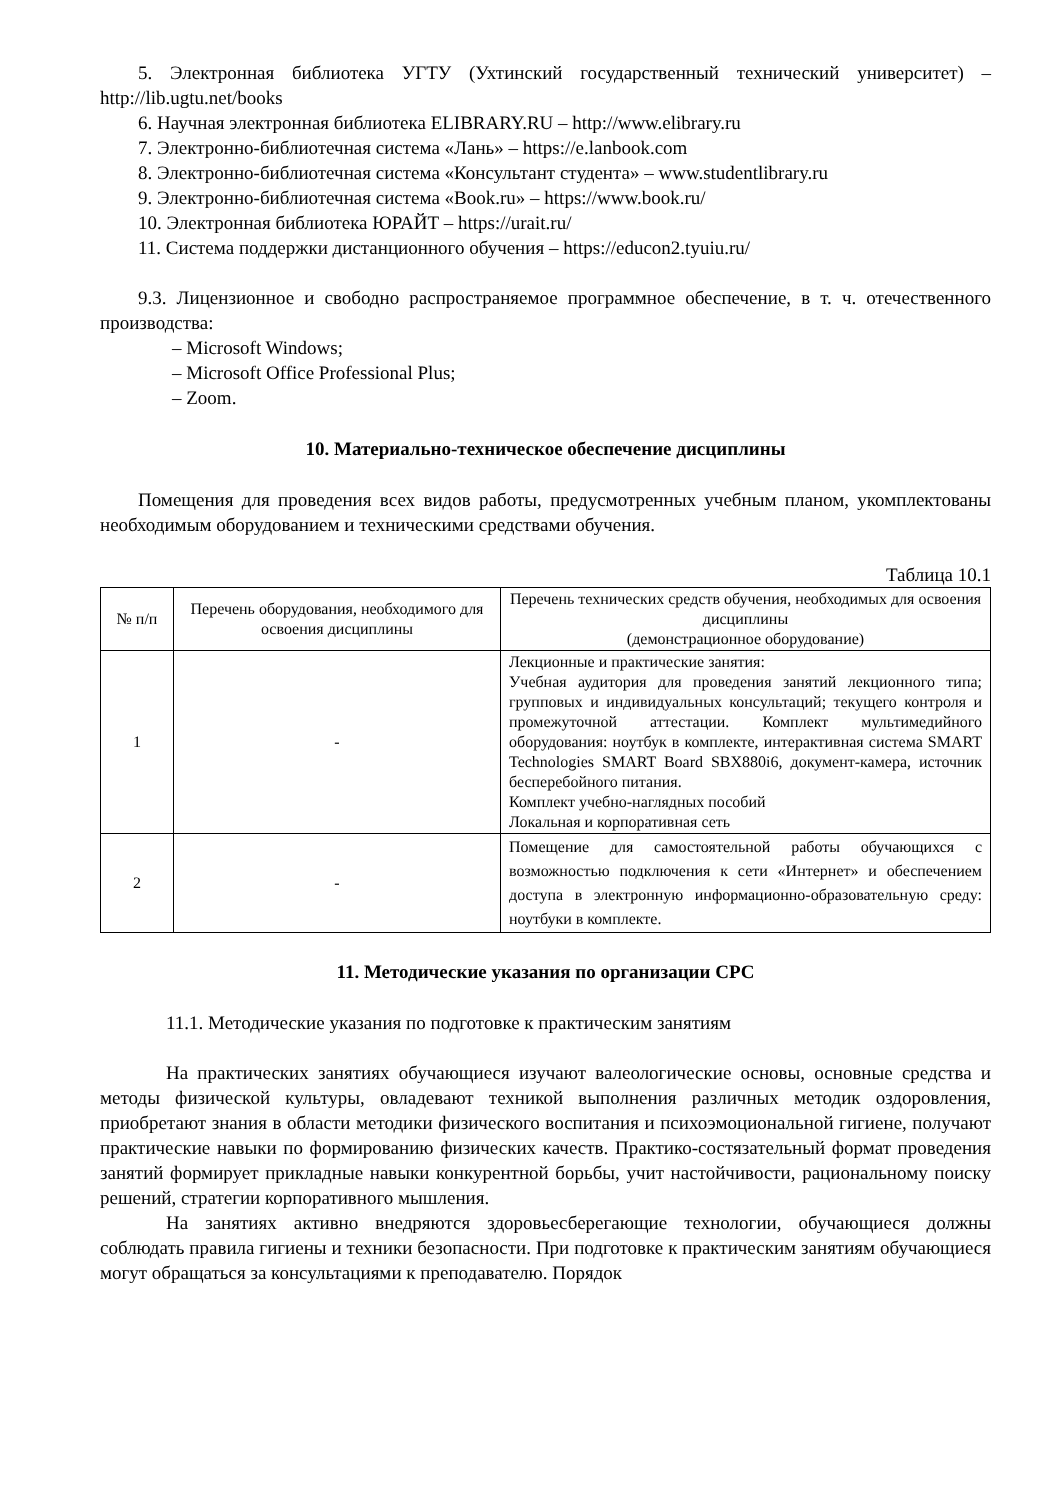5. Электронная библиотека УГТУ (Ухтинский государственный технический университет) – http://lib.ugtu.net/books
6. Научная электронная библиотека ELIBRARY.RU – http://www.elibrary.ru
7. Электронно-библиотечная система «Лань» – https://e.lanbook.com
8. Электронно-библиотечная система «Консультант студента» – www.studentlibrary.ru
9. Электронно-библиотечная система «Book.ru» – https://www.book.ru/
10. Электронная библиотека ЮРАЙТ – https://urait.ru/
11. Система поддержки дистанционного обучения – https://educon2.tyuiu.ru/
9.3. Лицензионное и свободно распространяемое программное обеспечение, в т. ч. отечественного производства:
– Microsoft Windows;
– Microsoft Office Professional Plus;
– Zoom.
10. Материально-техническое обеспечение дисциплины
Помещения для проведения всех видов работы, предусмотренных учебным планом, укомплектованы необходимым оборудованием и техническими средствами обучения.
Таблица 10.1
| № п/п | Перечень оборудования, необходимого для освоения дисциплины | Перечень технических средств обучения, необходимых для освоения дисциплины (демонстрационное оборудование) |
| --- | --- | --- |
| 1 | - | Лекционные и практические занятия: Учебная аудитория для проведения занятий лекционного типа; групповых и индивидуальных консультаций; текущего контроля и промежуточной аттестации. Комплект мультимедийного оборудования: ноутбук в комплекте, интерактивная система SMART Technologies SMART Board SBX880i6, документ-камера, источник бесперебойного питания. Комплект учебно-наглядных пособий Локальная и корпоративная сеть |
| 2 | - | Помещение для самостоятельной работы обучающихся с возможностью подключения к сети «Интернет» и обеспечением доступа в электронную информационно-образовательную среду: ноутбуки в комплекте. |
11. Методические указания по организации СРС
11.1. Методические указания по подготовке к практическим занятиям
На практических занятиях обучающиеся изучают валеологические основы, основные средства и методы физической культуры, овладевают техникой выполнения различных методик оздоровления, приобретают знания в области методики физического воспитания и психоэмоциональной гигиене, получают практические навыки по формированию физических качеств. Практико-состязательный формат проведения занятий формирует прикладные навыки конкурентной борьбы, учит настойчивости, рациональному поиску решений, стратегии корпоративного мышления.
На занятиях активно внедряются здоровьесберегающие технологии, обучающиеся должны соблюдать правила гигиены и техники безопасности. При подготовке к практическим занятиям обучающиеся могут обращаться за консультациями к преподавателю. Порядок